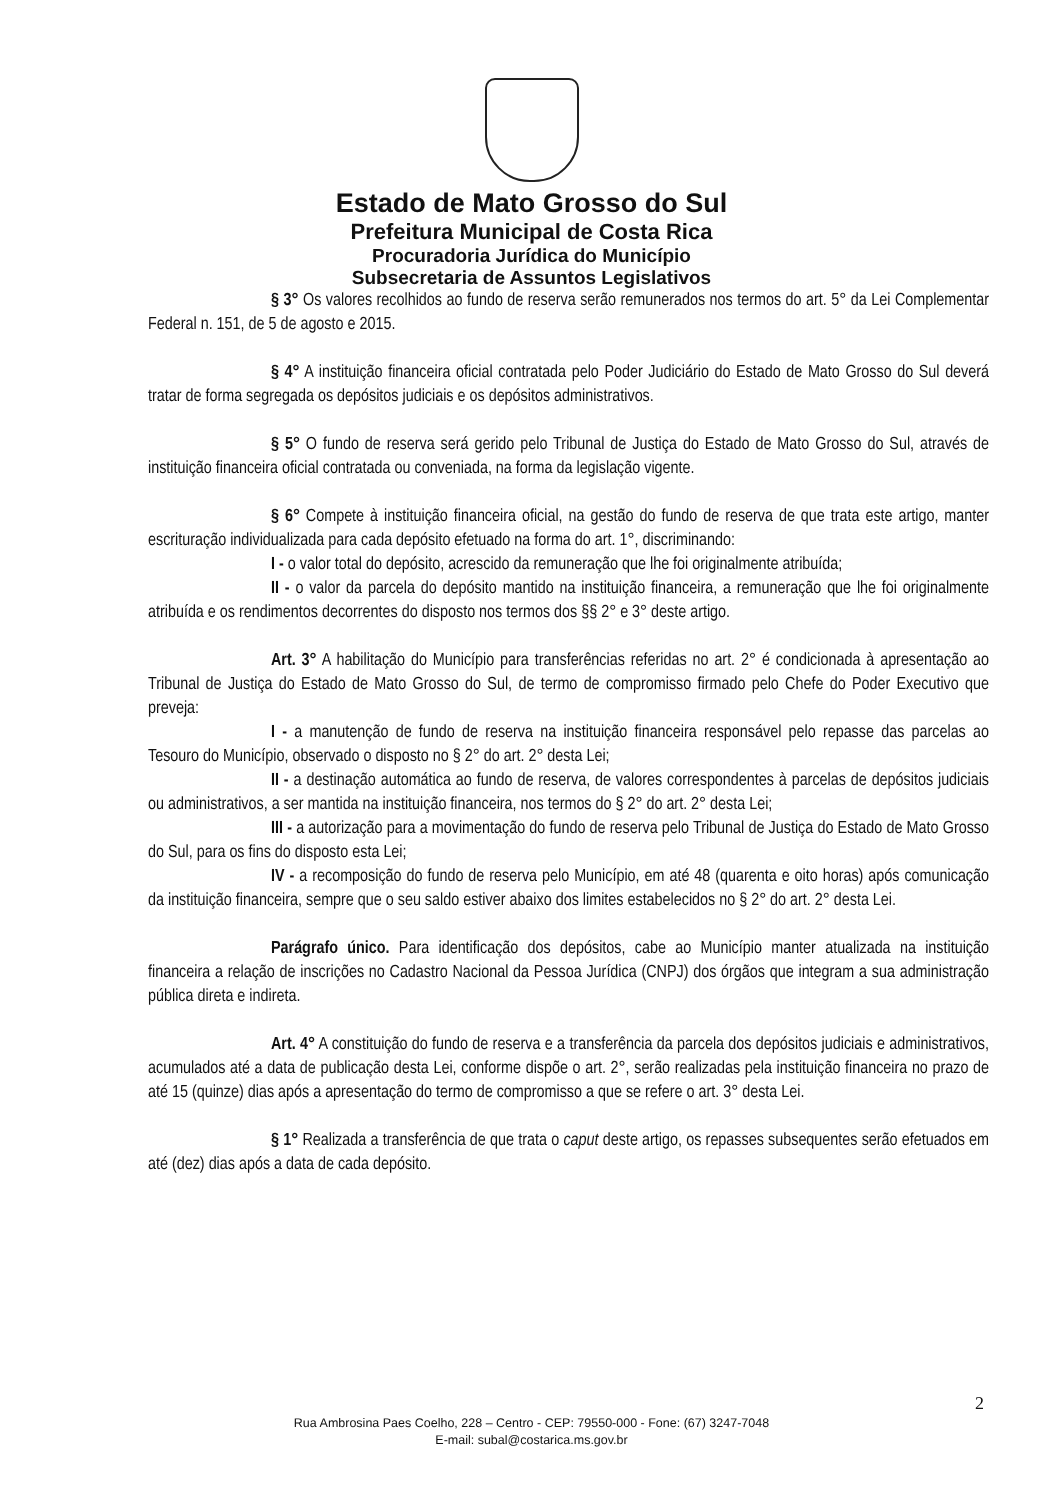Estado de Mato Grosso do Sul
Prefeitura Municipal de Costa Rica
Procuradoria Jurídica do Município
Subsecretaria de Assuntos Legislativos
§ 3° Os valores recolhidos ao fundo de reserva serão remunerados nos termos do art. 5° da Lei Complementar Federal n. 151, de 5 de agosto e 2015.
§ 4° A instituição financeira oficial contratada pelo Poder Judiciário do Estado de Mato Grosso do Sul deverá tratar de forma segregada os depósitos judiciais e os depósitos administrativos.
§ 5° O fundo de reserva será gerido pelo Tribunal de Justiça do Estado de Mato Grosso do Sul, através de instituição financeira oficial contratada ou conveniada, na forma da legislação vigente.
§ 6° Compete à instituição financeira oficial, na gestão do fundo de reserva de que trata este artigo, manter escrituração individualizada para cada depósito efetuado na forma do art. 1°, discriminando:
I - o valor total do depósito, acrescido da remuneração que lhe foi originalmente atribuída;
II - o valor da parcela do depósito mantido na instituição financeira, a remuneração que lhe foi originalmente atribuída e os rendimentos decorrentes do disposto nos termos dos §§ 2° e 3° deste artigo.
Art. 3° A habilitação do Município para transferências referidas no art. 2° é condicionada à apresentação ao Tribunal de Justiça do Estado de Mato Grosso do Sul, de termo de compromisso firmado pelo Chefe do Poder Executivo que preveja:
I - a manutenção de fundo de reserva na instituição financeira responsável pelo repasse das parcelas ao Tesouro do Município, observado o disposto no § 2° do art. 2° desta Lei;
II - a destinação automática ao fundo de reserva, de valores correspondentes à parcelas de depósitos judiciais ou administrativos, a ser mantida na instituição financeira, nos termos do § 2° do art. 2° desta Lei;
III - a autorização para a movimentação do fundo de reserva pelo Tribunal de Justiça do Estado de Mato Grosso do Sul, para os fins do disposto esta Lei;
IV - a recomposição do fundo de reserva pelo Município, em até 48 (quarenta e oito horas) após comunicação da instituição financeira, sempre que o seu saldo estiver abaixo dos limites estabelecidos no § 2° do art. 2° desta Lei.
Parágrafo único. Para identificação dos depósitos, cabe ao Município manter atualizada na instituição financeira a relação de inscrições no Cadastro Nacional da Pessoa Jurídica (CNPJ) dos órgãos que integram a sua administração pública direta e indireta.
Art. 4° A constituição do fundo de reserva e a transferência da parcela dos depósitos judiciais e administrativos, acumulados até a data de publicação desta Lei, conforme dispõe o art. 2°, serão realizadas pela instituição financeira no prazo de até 15 (quinze) dias após a apresentação do termo de compromisso a que se refere o art. 3° desta Lei.
§ 1° Realizada a transferência de que trata o caput deste artigo, os repasses subsequentes serão efetuados em até (dez) dias após a data de cada depósito.
2
Rua Ambrosina Paes Coelho, 228 – Centro - CEP: 79550-000 - Fone: (67) 3247-7048
E-mail: subal@costarica.ms.gov.br